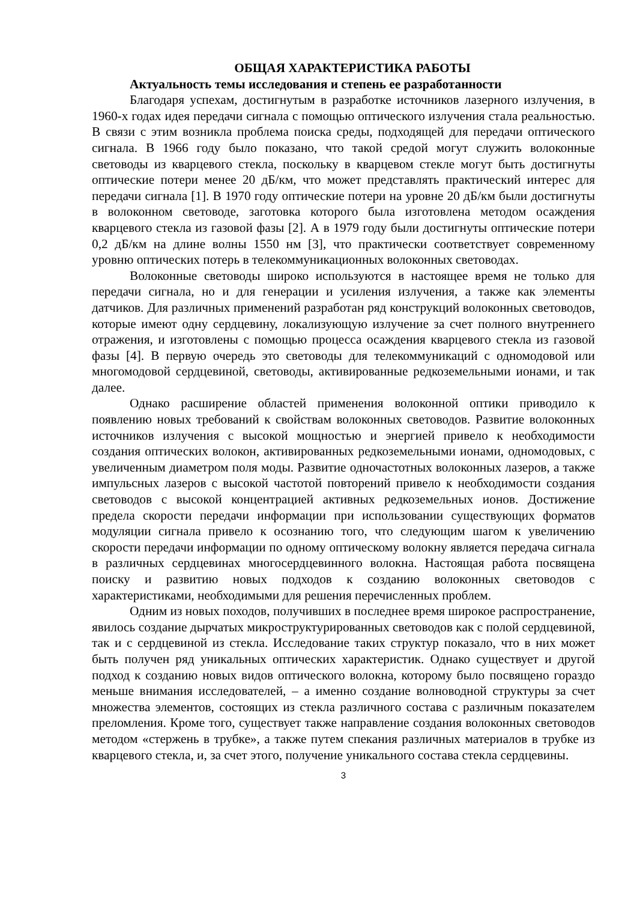ОБЩАЯ ХАРАКТЕРИСТИКА РАБОТЫ
Актуальность темы исследования и степень ее разработанности
Благодаря успехам, достигнутым в разработке источников лазерного излучения, в 1960-х годах идея передачи сигнала с помощью оптического излучения стала реальностью. В связи с этим возникла проблема поиска среды, подходящей для передачи оптического сигнала. В 1966 году было показано, что такой средой могут служить волоконные световоды из кварцевого стекла, поскольку в кварцевом стекле могут быть достигнуты оптические потери менее 20 дБ/км, что может представлять практический интерес для передачи сигнала [1]. В 1970 году оптические потери на уровне 20 дБ/км были достигнуты в волоконном световоде, заготовка которого была изготовлена методом осаждения кварцевого стекла из газовой фазы [2]. А в 1979 году были достигнуты оптические потери 0,2 дБ/км на длине волны 1550 нм [3], что практически соответствует современному уровню оптических потерь в телекоммуникационных волоконных световодах.
Волоконные световоды широко используются в настоящее время не только для передачи сигнала, но и для генерации и усиления излучения, а также как элементы датчиков. Для различных применений разработан ряд конструкций волоконных световодов, которые имеют одну сердцевину, локализующую излучение за счет полного внутреннего отражения, и изготовлены с помощью процесса осаждения кварцевого стекла из газовой фазы [4]. В первую очередь это световоды для телекоммуникаций с одномодовой или многомодовой сердцевиной, световоды, активированные редкоземельными ионами, и так далее.
Однако расширение областей применения волоконной оптики приводило к появлению новых требований к свойствам волоконных световодов. Развитие волоконных источников излучения с высокой мощностью и энергией привело к необходимости создания оптических волокон, активированных редкоземельными ионами, одномодовых, с увеличенным диаметром поля моды. Развитие одночастотных волоконных лазеров, а также импульсных лазеров с высокой частотой повторений привело к необходимости создания световодов с высокой концентрацией активных редкоземельных ионов. Достижение предела скорости передачи информации при использовании существующих форматов модуляции сигнала привело к осознанию того, что следующим шагом к увеличению скорости передачи информации по одному оптическому волокну является передача сигнала в различных сердцевинах многосердцевинного волокна. Настоящая работа посвящена поиску и развитию новых подходов к созданию волоконных световодов с характеристиками, необходимыми для решения перечисленных проблем.
Одним из новых походов, получивших в последнее время широкое распространение, явилось создание дырчатых микроструктурированных световодов как с полой сердцевиной, так и с сердцевиной из стекла. Исследование таких структур показало, что в них может быть получен ряд уникальных оптических характеристик. Однако существует и другой подход к созданию новых видов оптического волокна, которому было посвящено гораздо меньше внимания исследователей, – а именно создание волноводной структуры за счет множества элементов, состоящих из стекла различного состава с различным показателем преломления. Кроме того, существует также направление создания волоконных световодов методом «стержень в трубке», а также путем спекания различных материалов в трубке из кварцевого стекла, и, за счет этого, получение уникального состава стекла сердцевины.
3